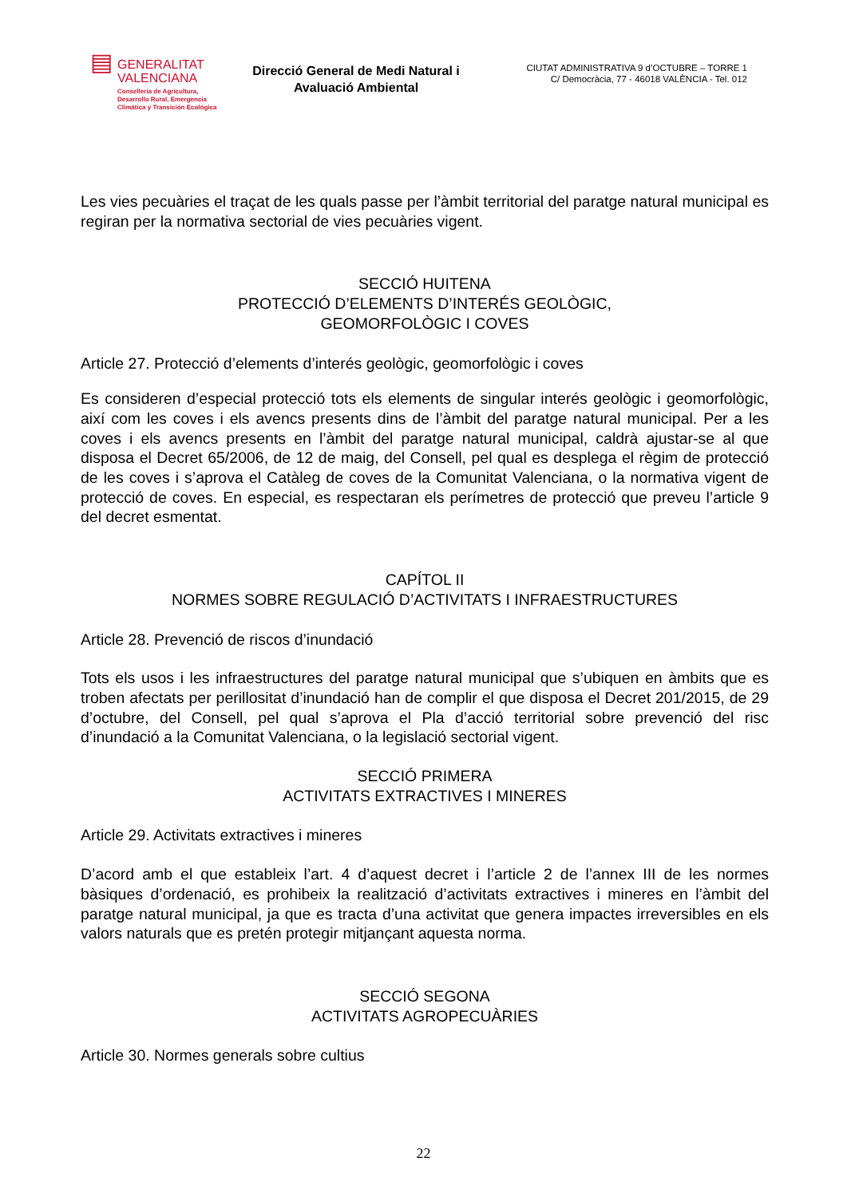▤
GENERALITAT
VALENCIANA
Conselleria de Agricultura,
Desarrollo Rural, Emergencia
Climática y Transición Ecológica
Direcció General de Medi Natural i Avaluació Ambiental
CIUTAT ADMINISTRATIVA 9 d’OCTUBRE – TORRE 1
C/ Democràcia, 77 - 46018 VALÈNCIA - Tel. 012
Les vies pecuàries el traçat de les quals passe per l’àmbit territorial del paratge natural municipal es regiran per la normativa sectorial de vies pecuàries vigent.
SECCIÓ HUITENA
PROTECCIÓ D’ELEMENTS D’INTERÉS GEOLÒGIC,
GEOMORFOLÒGIC I COVES
Article 27. Protecció d’elements d’interés geològic, geomorfològic i coves
Es consideren d’especial protecció tots els elements de singular interés geològic i geomorfològic, així com les coves i els avencs presents dins de l’àmbit del paratge natural municipal. Per a les coves i els avencs presents en l’àmbit del paratge natural municipal, caldrà ajustar-se al que disposa el Decret 65/2006, de 12 de maig, del Consell, pel qual es desplega el règim de protecció de les coves i s’aprova el Catàleg de coves de la Comunitat Valenciana, o la normativa vigent de protecció de coves. En especial, es respectaran els perímetres de protecció que preveu l’article 9 del decret esmentat.
CAPÍTOL II
NORMES SOBRE REGULACIÓ D’ACTIVITATS I INFRAESTRUCTURES
Article 28. Prevenció de riscos d’inundació
Tots els usos i les infraestructures del paratge natural municipal que s’ubiquen en àmbits que es troben afectats per perillositat d’inundació han de complir el que disposa el Decret 201/2015, de 29 d’octubre, del Consell, pel qual s’aprova el Pla d’acció territorial sobre prevenció del risc d’inundació a la Comunitat Valenciana, o la legislació sectorial vigent.
SECCIÓ PRIMERA
ACTIVITATS EXTRACTIVES I MINERES
Article 29. Activitats extractives i mineres
D’acord amb el que estableix l’art. 4 d’aquest decret i l’article 2 de l’annex III de les normes bàsiques d’ordenació, es prohibeix la realització d’activitats extractives i mineres en l’àmbit del paratge natural municipal, ja que es tracta d’una activitat que genera impactes irreversibles en els valors naturals que es pretén protegir mitjançant aquesta norma.
SECCIÓ SEGONA
ACTIVITATS AGROPECUÀRIES
Article 30. Normes generals sobre cultius
22